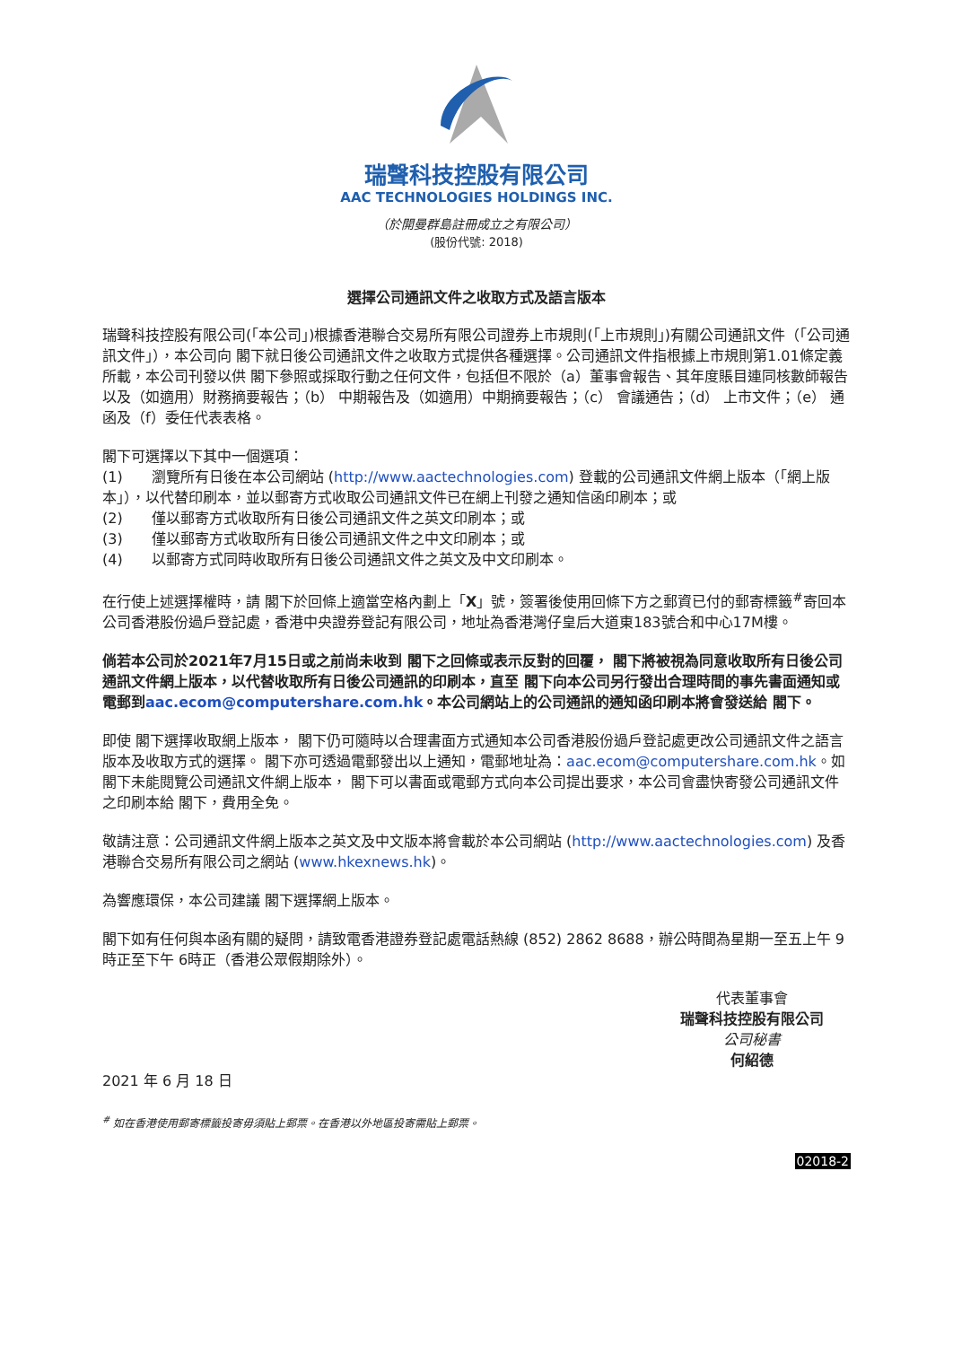瑞聲科技控股有限公司
AAC TECHNOLOGIES HOLDINGS INC.
（於開曼群島註冊成立之有限公司）
(股份代號: 2018)
選擇公司通訊文件之收取方式及語言版本
瑞聲科技控股有限公司(「本公司」)根據香港聯合交易所有限公司證券上市規則(「上市規則」)有關公司通訊文件（「公司通訊文件」），本公司向 閣下就日後公司通訊文件之收取方式提供各種選擇。公司通訊文件指根據上市規則第1.01條定義所載，本公司刊發以供 閣下參照或採取行動之任何文件，包括但不限於（a）董事會報告、其年度賬目連同核數師報告以及（如適用）財務摘要報告；（b） 中期報告及（如適用）中期摘要報告；（c） 會議通告；（d） 上市文件；（e） 通函及（f）委任代表表格。
閣下可選擇以下其中一個選項：
(1)　　瀏覽所有日後在本公司網站 (http://www.aactechnologies.com) 登載的公司通訊文件網上版本（「網上版本」），以代替印刷本，並以郵寄方式收取公司通訊文件已在網上刊發之通知信函印刷本；或
(2)　　僅以郵寄方式收取所有日後公司通訊文件之英文印刷本；或
(3)　　僅以郵寄方式收取所有日後公司通訊文件之中文印刷本；或
(4)　　以郵寄方式同時收取所有日後公司通訊文件之英文及中文印刷本。
在行使上述選擇權時，請 閣下於回條上適當空格內劃上「X」號，簽署後使用回條下方之郵資已付的郵寄標籤<sup>#</sup>寄回本公司香港股份過戶登記處，香港中央證券登記有限公司，地址為香港灣仔皇后大道東183號合和中心17M樓。
倘若本公司於2021年7月15日或之前尚未收到 閣下之回條或表示反對的回覆， 閣下將被視為同意收取所有日後公司通訊文件網上版本，以代替收取所有日後公司通訊的印刷本，直至 閣下向本公司另行發出合理時間的事先書面通知或電郵到aac.ecom@computershare.com.hk。本公司網站上的公司通訊的通知函印刷本將會發送給 閣下。
即使 閣下選擇收取網上版本， 閣下仍可隨時以合理書面方式通知本公司香港股份過戶登記處更改公司通訊文件之語言版本及收取方式的選擇。 閣下亦可透過電郵發出以上通知，電郵地址為：aac.ecom@computershare.com.hk。如 閣下未能閱覽公司通訊文件網上版本， 閣下可以書面或電郵方式向本公司提出要求，本公司會盡快寄發公司通訊文件之印刷本給 閣下，費用全免。
敬請注意：公司通訊文件網上版本之英文及中文版本將會載於本公司網站 (http://www.aactechnologies.com) 及香港聯合交易所有限公司之網站 (www.hkexnews.hk)。
為響應環保，本公司建議 閣下選擇網上版本。
閣下如有任何與本函有關的疑問，請致電香港證券登記處電話熱線 (852) 2862 8688，辦公時間為星期一至五上午 9時正至下午 6時正（香港公眾假期除外）。
代表董事會
瑞聲科技控股有限公司
公司秘書
何紹德
2021 年 6 月 18 日
<sup>#</sup> 如在香港使用郵寄標籤投寄毋須貼上郵票。在香港以外地區投寄需貼上郵票。
02018-2